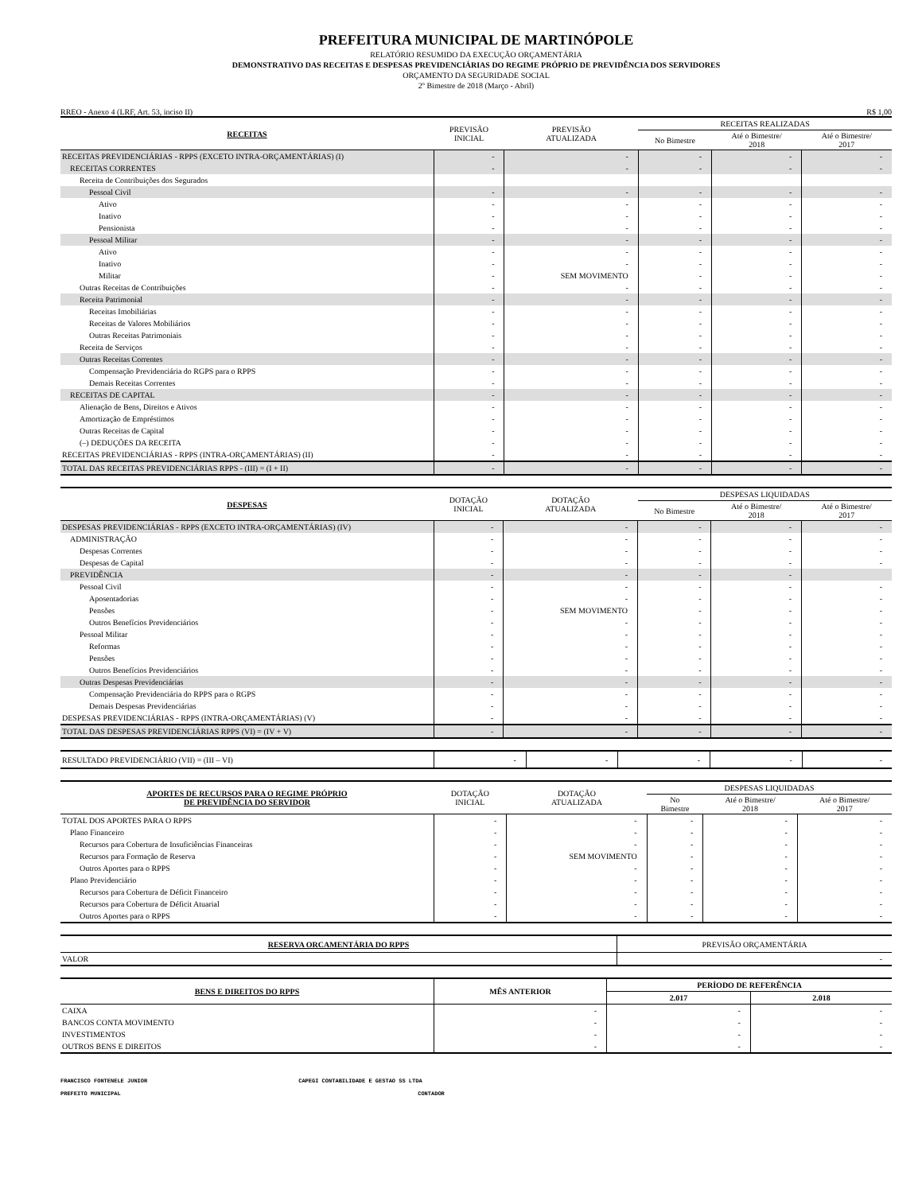PREFEITURA MUNICIPAL DE MARTINÓPOLE
RELATÓRIO RESUMIDO DA EXECUÇÃO ORÇAMENTÁRIA
DEMONSTRATIVO DAS RECEITAS E DESPESAS PREVIDENCIÁRIAS DO REGIME PRÓPRIO DE PREVIDÊNCIA DOS SERVIDORES
ORÇAMENTO DA SEGURIDADE SOCIAL
2º Bimestre de 2018 (Março - Abril)
RREO - Anexo 4 (LRF, Art. 53, inciso II) R$ 1,00
| RECEITAS | PREVISÃO INICIAL | PREVISÃO ATUALIZADA | RECEITAS REALIZADAS | | |
| --- | --- | --- | --- | --- | --- |
| | | | No Bimestre | Até o Bimestre/ 2018 | Até o Bimestre/ 2017 |
| RECEITAS PREVIDENCIÁRIAS - RPPS (EXCETO INTRA-ORÇAMENTÁRIAS) (I) | - | - | - | - | - |
| RECEITAS CORRENTES | - | - | - | - | - |
| Receita de Contribuições dos Segurados | | | | | |
| Pessoal Civil | - | - | - | - | - |
| Ativo | - | - | - | - | - |
| Inativo | - | - | - | - | - |
| Pensionista | - | - | - | - | - |
| Pessoal Militar | - | - | - | - | - |
| Ativo | - | - | - | - | - |
| Inativo | - | - | - | - | - |
| Militar | - | SEM MOVIMENTO | - | - | - |
| Outras Receitas de Contribuições | - | - | - | - | - |
| Receita Patrimonial | - | - | - | - | - |
| Receitas Imobiliárias | - | - | - | - | - |
| Receitas de Valores Mobiliários | - | - | - | - | - |
| Outras Receitas Patrimoniais | - | - | - | - | - |
| Receita de Serviços | - | - | - | - | - |
| Outras Receitas Correntes | - | - | - | - | - |
| Compensação Previdenciária do RGPS para o RPPS | - | - | - | - | - |
| Demais Receitas Correntes | - | - | - | - | - |
| RECEITAS DE CAPITAL | - | - | - | - | - |
| Alienação de Bens, Direitos e Ativos | - | - | - | - | - |
| Amortização de Empréstimos | - | - | - | - | - |
| Outras Receitas de Capital | - | - | - | - | - |
| (–) DEDUÇÕES DA RECEITA | - | - | - | - | - |
| RECEITAS PREVIDENCIÁRIAS - RPPS (INTRA-ORÇAMENTÁRIAS) (II) | - | - | - | - | - |
| TOTAL DAS RECEITAS PREVIDENCIÁRIAS RPPS - (III) = (I + II) | - | - | - | - | - |
| DESPESAS | DOTAÇÃO INICIAL | DOTAÇÃO ATUALIZADA | DESPESAS LIQUIDADAS | | |
| --- | --- | --- | --- | --- | --- |
| | | | No Bimestre | Até o Bimestre/ 2018 | Até o Bimestre/ 2017 |
| DESPESAS PREVIDENCIÁRIAS - RPPS (EXCETO INTRA-ORÇAMENTÁRIAS) (IV) | - | - | - | - | - |
| ADMINISTRAÇÃO | - | - | - | - | - |
| Despesas Correntes | - | - | - | - | - |
| Despesas de Capital | - | - | - | - | - |
| PREVIDÊNCIA | - | - | - | - | |
| Pessoal Civil | - | - | - | - | - |
| Aposentadorias | - | - | - | - | - |
| Pensões | - | SEM MOVIMENTO | - | - | - |
| Outros Benefícios Previdenciários | - | - | - | - | - |
| Pessoal Militar | - | - | - | - | - |
| Reformas | - | - | - | - | - |
| Pensões | - | - | - | - | - |
| Outros Benefícios Previdenciários | - | - | - | - | - |
| Outras Despesas Previdenciárias | - | - | - | - | - |
| Compensação Previdenciária do RPPS para o RGPS | - | - | - | - | - |
| Demais Despesas Previdenciárias | - | - | - | - | - |
| DESPESAS PREVIDENCIÁRIAS - RPPS (INTRA-ORÇAMENTÁRIAS) (V) | - | - | - | - | - |
| TOTAL DAS DESPESAS PREVIDENCIÁRIAS RPPS (VI) = (IV + V) | - | - | - | - | - |
| RESULTADO PREVIDENCIÁRIO (VII) = (III – VI) | - | - | - | - | - |
| APORTES DE RECURSOS PARA O REGIME PRÓPRIO DE PREVIDÊNCIA DO SERVIDOR | DOTAÇÃO INICIAL | DOTAÇÃO ATUALIZADA | DESPESAS LIQUIDADAS | | |
| --- | --- | --- | --- | --- | --- |
| | | | No Bimestre | Até o Bimestre/ 2018 | Até o Bimestre/ 2017 |
| TOTAL DOS APORTES PARA O RPPS | - | - | - | - | - |
| Plano Financeiro | - | - | - | - | - |
| Recursos para Cobertura de Insuficiências Financeiras | - | - | - | - | - |
| Recursos para Formação de Reserva | - | SEM MOVIMENTO | - | - | - |
| Outros Aportes para o RPPS | - | - | - | - | - |
| Plano Previdenciário | - | - | - | - | - |
| Recursos para Cobertura de Déficit Financeiro | - | - | - | - | - |
| Recursos para Cobertura de Déficit Atuarial | - | - | - | - | - |
| Outros Aportes para o RPPS | - | - | - | - | - |
| RESERVA ORCAMENTÁRIA DO RPPS | PREVISÃO ORÇAMENTÁRIA |
| --- | --- |
| VALOR | - |
| BENS E DIREITOS DO RPPS | MÊS ANTERIOR | PERÍODO DE REFERÊNCIA | |
| --- | --- | --- | --- |
| | | 2.017 | 2.018 |
| CAIXA | - | - | - |
| BANCOS CONTA MOVIMENTO | - | - | - |
| INVESTIMENTOS | - | - | - |
| OUTROS BENS E DIREITOS | - | - | - |
FRANCISCO FONTENELE JUNIOR
PREFEITO MUNICIPAL
CAPEGI CONTABILIDADE E GESTAO SS LTDA
CONTADOR